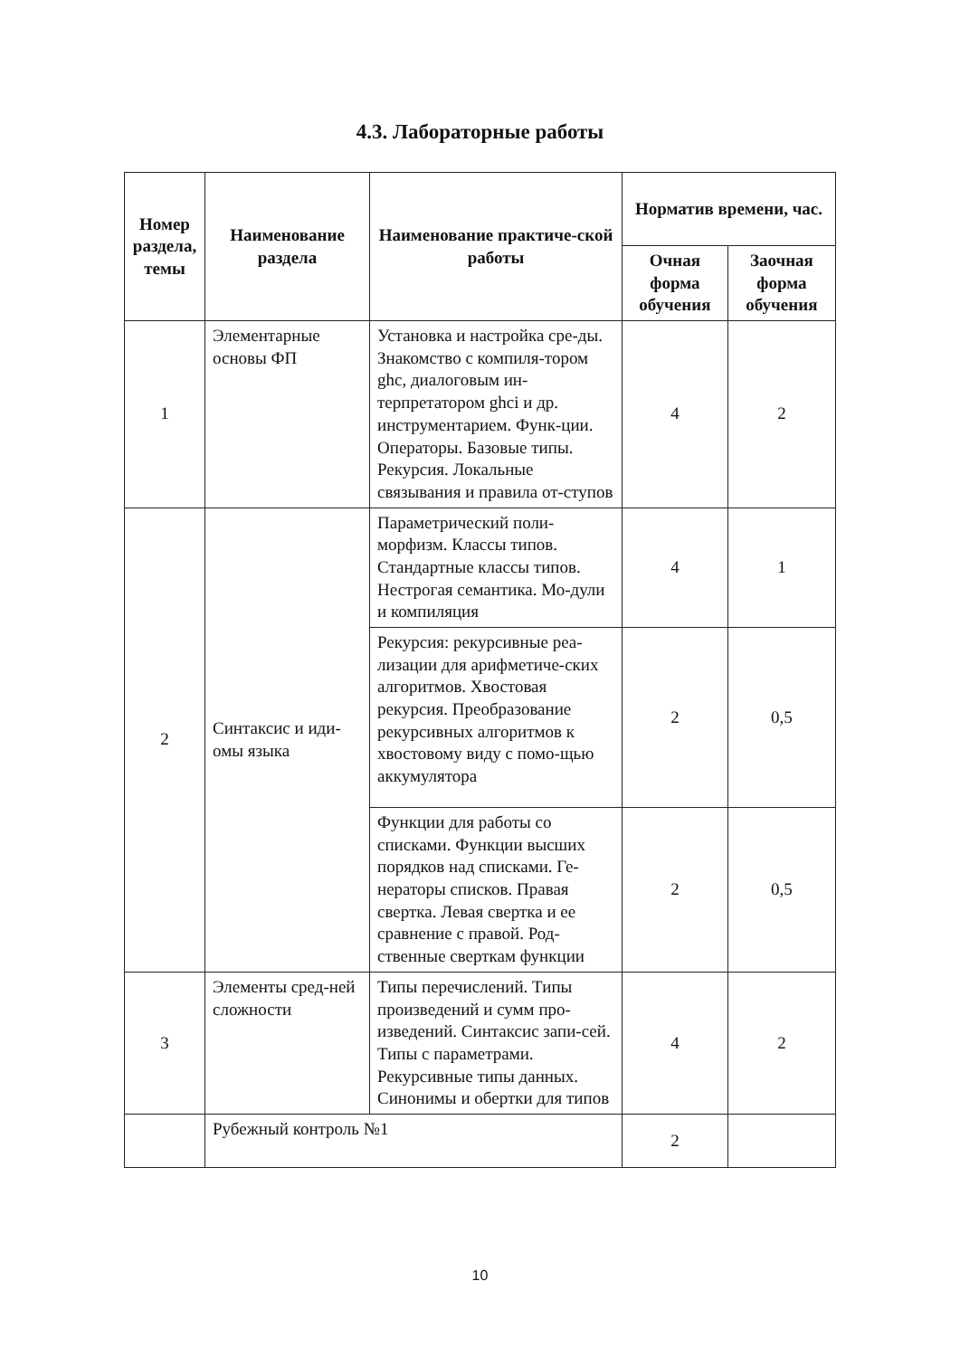4.3. Лабораторные работы
| Номер раздела, темы | Наименование раздела | Наименование практиче-ской работы | Норматив времени, час. | |
| --- | --- | --- | --- | --- |
| | | | Очная форма обучения | Заочная форма обучения |
| 1 | Элементарные основы ФП | Установка и настройка сре-ды. Знакомство с компиля-тором ghc, диалоговым ин-терпретатором ghci и др. инструментарием. Функ-ции. Операторы. Базовые типы. Рекурсия. Локальные связывания и правила от-ступов | 4 | 2 |
| 2 | Синтаксис и иди-омы языка | Параметрический поли-морфизм. Классы типов. Стандартные классы типов. Нестрогая семантика. Мо-дули и компиляция | 4 | 1 |
| | | Рекурсия: рекурсивные реа-лизации для арифметиче-ских алгоритмов. Хвостовая рекурсия. Преобразование рекурсивных алгоритмов к хвостовому виду с помо-щью аккумулятора | 2 | 0,5 |
| | | Функции для работы со списками. Функции высших порядков над списками. Ге-нераторы списков. Правая свертка. Левая свертка и ее сравнение с правой. Род-ственные сверткам функции | 2 | 0,5 |
| 3 | Элементы сред-ней сложности | Типы перечислений. Типы произведений и сумм про-изведений. Синтаксис запи-сей. Типы с параметрами. Рекурсивные типы данных. Синонимы и обертки для типов | 4 | 2 |
| | Рубежный контроль №1 | | 2 | |
10